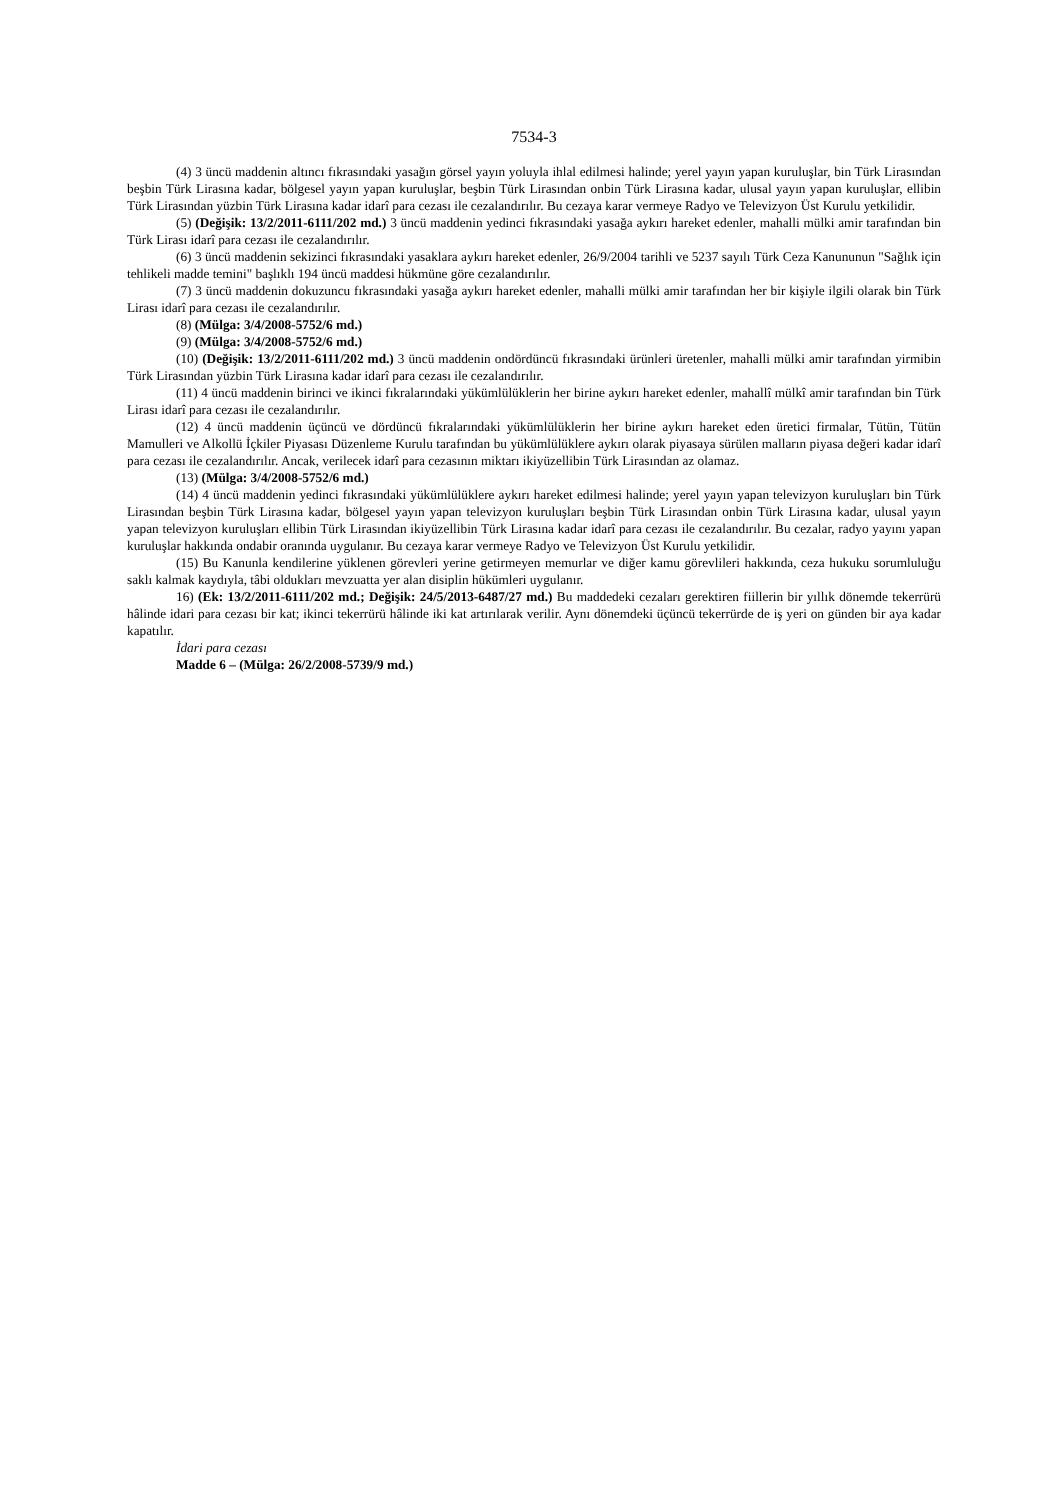7534-3
(4) 3 üncü maddenin altıncı fıkrasındaki yasağın görsel yayın yoluyla ihlal edilmesi halinde; yerel yayın yapan kuruluşlar, bin Türk Lirasından beşbin Türk Lirasına kadar, bölgesel yayın yapan kuruluşlar, beşbin Türk Lirasından onbin Türk Lirasına kadar, ulusal yayın yapan kuruluşlar, ellibin Türk Lirasından yüzbin Türk Lirasına kadar idarî para cezası ile cezalandırılır. Bu cezaya karar vermeye Radyo ve Televizyon Üst Kurulu yetkilidir.
(5) (Değişik: 13/2/2011-6111/202 md.) 3 üncü maddenin yedinci fıkrasındaki yasağa aykırı hareket edenler, mahalli mülki amir tarafından bin Türk Lirası idarî para cezası ile cezalandırılır.
(6) 3 üncü maddenin sekizinci fıkrasındaki yasaklara aykırı hareket edenler, 26/9/2004 tarihli ve 5237 sayılı Türk Ceza Kanununun "Sağlık için tehlikeli madde temini" başlıklı 194 üncü maddesi hükmüne göre cezalandırılır.
(7) 3 üncü maddenin dokuzuncu fıkrasındaki yasağa aykırı hareket edenler, mahalli mülki amir tarafından her bir kişiyle ilgili olarak bin Türk Lirası idarî para cezası ile cezalandırılır.
(8) (Mülga: 3/4/2008-5752/6 md.)
(9) (Mülga: 3/4/2008-5752/6 md.)
(10) (Değişik: 13/2/2011-6111/202 md.) 3 üncü maddenin ondördüncü fıkrasındaki ürünleri üretenler, mahalli mülki amir tarafından yirmibin Türk Lirasından yüzbin Türk Lirasına kadar idarî para cezası ile cezalandırılır.
(11) 4 üncü maddenin birinci ve ikinci fıkralarındaki yükümlülüklerin her birine aykırı hareket edenler, mahallî mülkî amir tarafından bin Türk Lirası idarî para cezası ile cezalandırılır.
(12) 4 üncü maddenin üçüncü ve dördüncü fıkralarındaki yükümlülüklerin her birine aykırı hareket eden üretici firmalar, Tütün, Tütün Mamulleri ve Alkollü İçkiler Piyasası Düzenleme Kurulu tarafından bu yükümlülüklere aykırı olarak piyasaya sürülen malların piyasa değeri kadar idarî para cezası ile cezalandırılır. Ancak, verilecek idarî para cezasının miktarı ikiyüzellibin Türk Lirasından az olamaz.
(13) (Mülga: 3/4/2008-5752/6 md.)
(14) 4 üncü maddenin yedinci fıkrasındaki yükümlülüklere aykırı hareket edilmesi halinde; yerel yayın yapan televizyon kuruluşları bin Türk Lirasından beşbin Türk Lirasına kadar, bölgesel yayın yapan televizyon kuruluşları beşbin Türk Lirasından onbin Türk Lirasına kadar, ulusal yayın yapan televizyon kuruluşları ellibin Türk Lirasından ikiyüzellibin Türk Lirasına kadar idarî para cezası ile cezalandırılır. Bu cezalar, radyo yayını yapan kuruluşlar hakkında ondabir oranında uygulanır. Bu cezaya karar vermeye Radyo ve Televizyon Üst Kurulu yetkilidir.
(15) Bu Kanunla kendilerine yüklenen görevleri yerine getirmeyen memurlar ve diğer kamu görevlileri hakkında, ceza hukuku sorumluluğu saklı kalmak kaydıyla, tâbi oldukları mevzuatta yer alan disiplin hükümleri uygulanır.
16) (Ek: 13/2/2011-6111/202 md.; Değişik: 24/5/2013-6487/27 md.) Bu maddedeki cezaları gerektiren fiillerin bir yıllık dönemde tekerrürü hâlinde idari para cezası bir kat; ikinci tekerrürü hâlinde iki kat artırılarak verilir. Aynı dönemdeki üçüncü tekerrürde de iş yeri on günden bir aya kadar kapatılır.
İdari para cezası
Madde 6 – (Mülga: 26/2/2008-5739/9 md.)